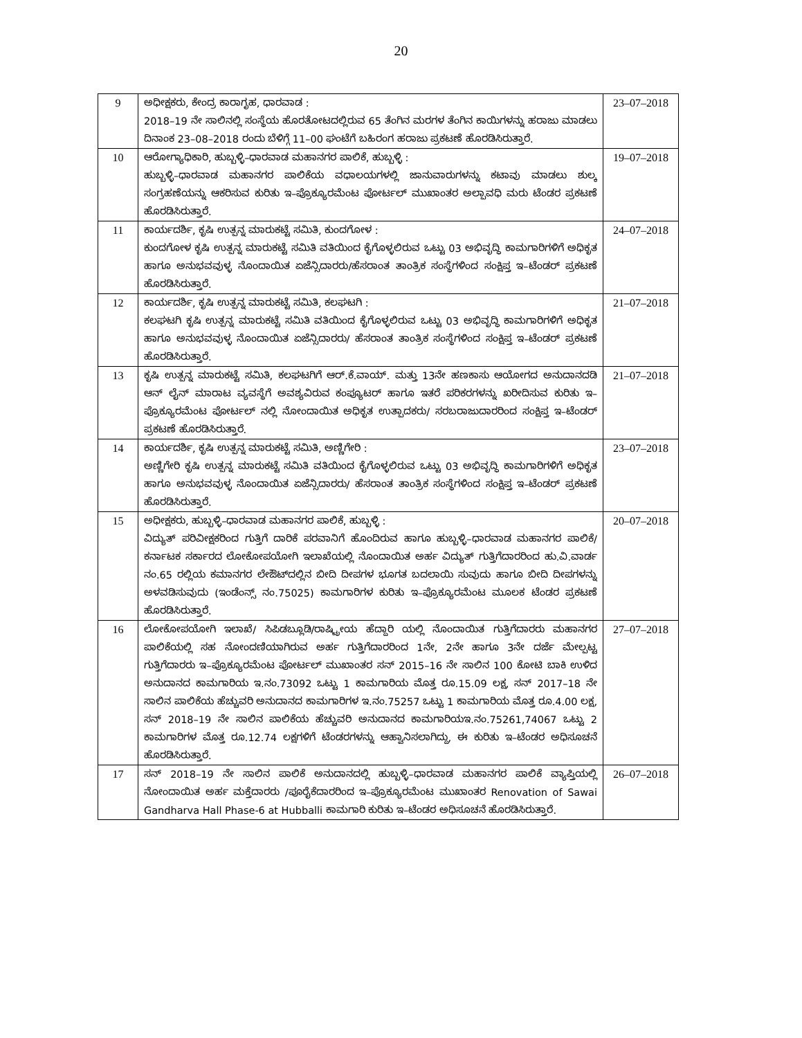20
| 9 | ಅಧೀಕ್ಷಕರು, ಕೇಂದ್ರ ಕಾರಾಗೃಹ, ಧಾರವಾಡ : 2018–19 ನೇ ಸಾಲಿನಲ್ಲಿ ಸಂಸ್ಥೆಯ ಹೊರತೋಟದಲ್ಲಿರುವ 65 ತೆಂಗಿನ ಮರಗಳ ತೆಂಗಿನ ಕಾಯಿಗಳನ್ನು ಹರಾಜು ಮಾಡಲು ದಿನಾಂಕ 23–08–2018 ರಂದು ಬೆಳಿಗ್ಗೆ 11–00 ಘಂಟೆಗೆ ಬಹಿರಂಗ ಹರಾಜು ಪ್ರಕಟಣೆ ಹೊರಡಿಸಿರುತ್ತಾರೆ. | 23–07–2018 |
| 10 | ಆರೋಗ್ಯಾಧಿಕಾರಿ, ಹುಬ್ಬಳ್ಳಿ–ಧಾರವಾಡ ಮಹಾನಗರ ಪಾಲಿಕೆ, ಹುಬ್ಬಳ್ಳಿ : ಹುಬ್ಬಳ್ಳಿ–ಧಾರವಾಡ ಮಹಾನಗರ ಪಾಲಿಕೆಯ ವಧಾಲಯಗಳಲ್ಲಿ ಜಾನುವಾರುಗಳನ್ನು ಕಟಾವು ಮಾಡಲು ಶುಲ್ಕ ಸಂಗ್ರಹಣೆಯನ್ನು ಆಕರಿಸುವ ಕುರಿತು ಇ–ಪ್ರೊಕ್ಯೂರಮೆಂಟ ಪೋರ್ಟಲ್ ಮುಖಾಂತರ ಅಲ್ಪಾವಧಿ ಮರು ಟೆಂಡರ ಪ್ರಕಟಣೆ ಹೊರಡಿಸಿರುತ್ತಾರೆ. | 19–07–2018 |
| 11 | ಕಾರ್ಯದರ್ಶಿ, ಕೃಷಿ ಉತ್ಪನ್ನ ಮಾರುಕಟ್ಟೆ ಸಮಿತಿ, ಕುಂದಗೋಳ : ಕುಂದಗೋಳ ಕೃಷಿ ಉತ್ಪನ್ನ ಮಾರುಕಟ್ಟೆ ಸಮಿತಿ ವತಿಯಿಂದ ಕೈಗೊಳ್ಳಲಿರುವ ಒಟ್ಟು 03 ಅಭಿವೃದ್ಧಿ ಕಾಮಗಾರಿಗಳಿಗೆ ಅಧಿಕೃತ ಹಾಗೂ ಅನುಭವವುಳ್ಳ ನೊಂದಾಯಿತ ಏಜೆನ್ಸಿದಾರರು/ಹೆಸರಾಂತ ತಾಂತ್ರಿಕ ಸಂಸ್ಥೆಗಳಿಂದ ಸಂಕ್ಷಿಪ್ತ ಇ–ಟೆಂಡರ್ ಪ್ರಕಟಣೆ ಹೊರಡಿಸಿರುತ್ತಾರೆ. | 24–07–2018 |
| 12 | ಕಾರ್ಯದರ್ಶಿ, ಕೃಷಿ ಉತ್ಪನ್ನ ಮಾರುಕಟ್ಟೆ ಸಮಿತಿ, ಕಲಘಟಗಿ : ಕಲಘಟಗಿ ಕೃಷಿ ಉತ್ಪನ್ನ ಮಾರುಕಟ್ಟೆ ಸಮಿತಿ ವತಿಯಿಂದ ಕೈಗೊಳ್ಳಲಿರುವ ಒಟ್ಟು 03 ಅಭಿವೃದ್ಧಿ ಕಾಮಗಾರಿಗಳಿಗೆ ಅಧಿಕೃತ ಹಾಗೂ ಅನುಭವವುಳ್ಳ ನೊಂದಾಯಿತ ಏಜೆನ್ಸಿದಾರರು/ ಹೆಸರಾಂತ ತಾಂತ್ರಿಕ ಸಂಸ್ಥೆಗಳಿಂದ ಸಂಕ್ಷಿಪ್ತ ಇ–ಟೆಂಡರ್ ಪ್ರಕಟಣೆ ಹೊರಡಿಸಿರುತ್ತಾರೆ. | 21–07–2018 |
| 13 | ಕೃಷಿ ಉತ್ಪನ್ನ ಮಾರುಕಟ್ಟೆ ಸಮಿತಿ, ಕಲಘಟಗಿಗೆ ಆರ್.ಕೆ.ವಾಯ್. ಮತ್ತು 13ನೇ ಹಣಕಾಸು ಆಯೋಗದ ಅನುದಾನದಡಿ ಆನ್ ಲೈನ್ ಮಾರಾಟ ವ್ಯವಸ್ಥೆಗೆ ಅವಶ್ಯವಿರುವ ಕಂಪ್ಯೂಟರ್ ಹಾಗೂ ಇತರೆ ಪರಿಕರಗಳನ್ನು ಖರೀದಿಸುವ ಕುರಿತು ಇ–ಪ್ರೊಕ್ಯೂರಮೆಂಟ ಪೋರ್ಟಲ್ ನಲ್ಲಿ ನೋಂದಾಯಿತ ಅಧಿಕೃತ ಉತ್ಪಾದಕರು/ ಸರಬರಾಜುದಾರರಿಂದ ಸಂಕ್ಷಿಪ್ತ ಇ–ಟೆಂಡರ್ ಪ್ರಕಟಣೆ ಹೊರಡಿಸಿರುತ್ತಾರೆ. | 21–07–2018 |
| 14 | ಕಾರ್ಯದರ್ಶಿ, ಕೃಷಿ ಉತ್ಪನ್ನ ಮಾರುಕಟ್ಟೆ ಸಮಿತಿ, ಅಣ್ಣಿಗೇರಿ : ಅಣ್ಣಿಗೇರಿ ಕೃಷಿ ಉತ್ಪನ್ನ ಮಾರುಕಟ್ಟೆ ಸಮಿತಿ ವತಿಯಿಂದ ಕೈಗೊಳ್ಳಲಿರುವ ಒಟ್ಟು 03 ಅಭಿವೃದ್ಧಿ ಕಾಮಗಾರಿಗಳಿಗೆ ಅಧಿಕೃತ ಹಾಗೂ ಅನುಭವವುಳ್ಳ ನೊಂದಾಯಿತ ಏಜೆನ್ಸಿದಾರರು/ ಹೆಸರಾಂತ ತಾಂತ್ರಿಕ ಸಂಸ್ಥೆಗಳಿಂದ ಸಂಕ್ಷಿಪ್ತ ಇ–ಟೆಂಡರ್ ಪ್ರಕಟಣೆ ಹೊರಡಿಸಿರುತ್ತಾರೆ. | 23–07–2018 |
| 15 | ಅಧೀಕ್ಷಕರು, ಹುಬ್ಬಳ್ಳಿ–ಧಾರವಾಡ ಮಹಾನಗರ ಪಾಲಿಕೆ, ಹುಬ್ಬಳ್ಳಿ : ವಿದ್ಯುತ್ ಪರಿವೀಕ್ಷಕರಿಂದ ಗುತ್ತಿಗೆ ದಾರಿಕೆ ಪರವಾನಿಗೆ ಹೊಂದಿರುವ ಹಾಗೂ ಹುಬ್ಬಳ್ಳಿ–ಧಾರವಾಡ ಮಹಾನಗರ ಪಾಲಿಕೆ/ ಕರ್ನಾಟಕ ಸರ್ಕಾರದ ಲೋಕೋಪಯೋಗಿ ಇಲಾಖೆಯಲ್ಲಿ ನೊಂದಾಯಿತ ಅರ್ಹ ವಿದ್ಯುತ್ ಗುತ್ತಿಗೆದಾರರಿಂದ ಹು.ವಿ.ವಾರ್ಡ ನಂ.65 ರಲ್ಲಿಯ ಕಮಾನಗರ ಲೇಔಟ್‌ದಲ್ಲಿನ ಬೀದಿ ದೀಪಗಳ ಭೂಗತ ಬದಲಾಯಿ ಸುವುದು ಹಾಗೂ ಬೀದಿ ದೀಪಗಳನ್ನು ಅಳವಡಿಸುವುದು (ಇಂಡೆಂನ್ಸ್ ನಂ.75025) ಕಾಮಗಾರಿಗಳ ಕುರಿತು ಇ–ಪ್ರೊಕ್ಯೂರಮೆಂಟ ಮೂಲಕ ಟೆಂಡರ ಪ್ರಕಟಣೆ ಹೊರಡಿಸಿರುತ್ತಾರೆ. | 20–07–2018 |
| 16 | ಲೋಕೋಪಯೋಗಿ ಇಲಾಖೆ/ ಸಿಪಿಡಬ್ಲೂಡಿ/ರಾಷ್ಟ್ರೀಯ ಹೆದ್ದಾರಿ ಯಲ್ಲಿ ನೊಂದಾಯಿತ ಗುತ್ತಿಗೆದಾರರು ಮಹಾನಗರ ಪಾಲಿಕೆಯಲ್ಲಿ ಸಹ ನೋಂದಣಿಯಾಗಿರುವ ಅರ್ಹ ಗುತ್ತಿಗೆದಾರರಿಂದ 1ನೇ, 2ನೇ ಹಾಗೂ 3ನೇ ದರ್ಜೆ ಮೇಲ್ಪಟ್ಟ ಗುತ್ತಿಗೆದಾರರು ಇ–ಪ್ರೊಕ್ಯೂರಮೆಂಟ ಪೋರ್ಟಲ್ ಮುಖಾಂತರ ಸನ್ 2015–16 ನೇ ಸಾಲಿನ 100 ಕೋಟಿ ಬಾಕಿ ಉಳಿದ ಅನುದಾನದ ಕಾಮಗಾರಿಯ ಇ.ನಂ.73092 ಒಟ್ಟು 1 ಕಾಮಗಾರಿಯ ಮೊತ್ತ ರೂ.15.09 ಲಕ್ಷ, ಸನ್ 2017–18 ನೇ ಸಾಲಿನ ಪಾಲಿಕೆಯ ಹೆಚ್ಚುವರಿ ಅನುದಾನದ ಕಾಮಗಾರಿಗಳ ಇ.ನಂ.75257 ಒಟ್ಟು 1 ಕಾಮಗಾರಿಯ ಮೊತ್ತ ರೂ.4.00 ಲಕ್ಷ, ಸನ್ 2018–19 ನೇ ಸಾಲಿನ ಪಾಲಿಕೆಯ ಹೆಚ್ಚುವರಿ ಅನುದಾನದ ಕಾಮಗಾರಿಯಇ.ನಂ.75261,74067 ಒಟ್ಟು 2 ಕಾಮಗಾರಿಗಳ ಮೊತ್ತ ರೂ.12.74 ಲಕ್ಷಗಳಿಗೆ ಟೆಂಡರಗಳನ್ನು ಆಹ್ವಾನಿಸಲಾಗಿದ್ದು, ಈ ಕುರಿತು ಇ–ಟೆಂಡರ ಅಧಿಸೂಚನೆ ಹೊರಡಿಸಿರುತ್ತಾರೆ. | 27–07–2018 |
| 17 | ಸನ್ 2018–19 ನೇ ಸಾಲಿನ ಪಾಲಿಕೆ ಅನುದಾನದಲ್ಲಿ ಹುಬ್ಬಳ್ಳಿ–ಧಾರವಾಡ ಮಹಾನಗರ ಪಾಲಿಕೆ ವ್ಯಾಪ್ತಿಯಲ್ಲಿ ನೋಂದಾಯಿತ ಅರ್ಹ ಮಕ್ತೆದಾರರು /ಪೂರೈಕೆದಾರರಿಂದ ಇ–ಪ್ರೊಕ್ಯೂರಮೆಂಟ ಮುಖಾಂತರ Renovation of Sawai Gandharva Hall Phase-6 at Hubballi ಕಾಮಗಾರಿ ಕುರಿತು ಇ–ಟೆಂಡರ ಅಧಿಸೂಚನೆ ಹೊರಡಿಸಿರುತ್ತಾರೆ. | 26–07–2018 |